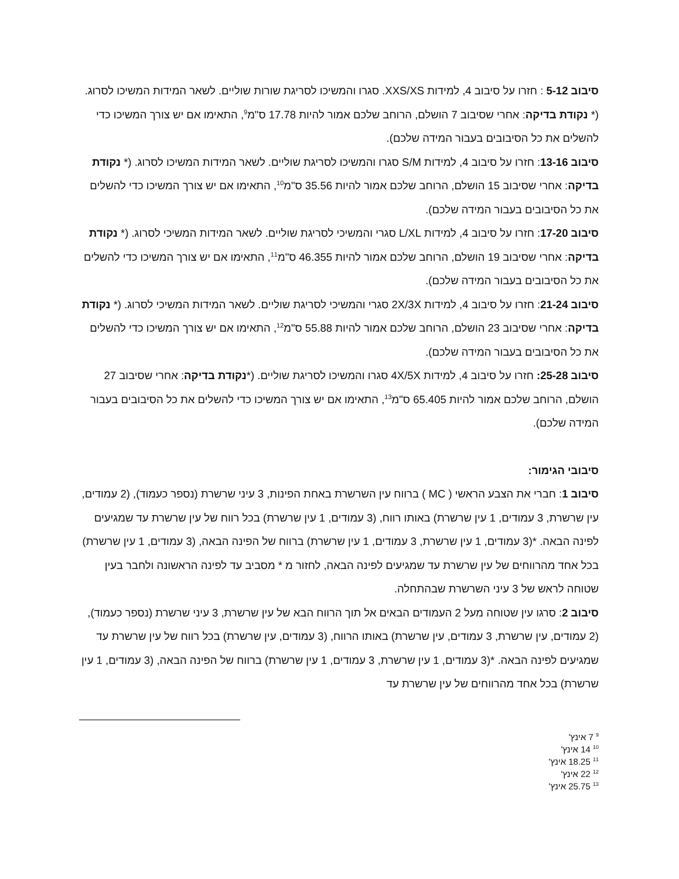סיבוב 5-12 : חזרו על סיבוב 4, למידות XXS/XS. סגרו והמשיכו לסריגת שורות שוליים. לשאר המידות המשיכו לסרוג. (* נקודת בדיקה: אחרי שסיבוב 7 הושלם, הרוחב שלכם אמור להיות 17.78 ס"מ<sup>9</sup>, התאימו אם יש צורך המשיכו כדי להשלים את כל הסיבובים בעבור המידה שלכם).
סיבוב 13-16: חזרו על סיבוב 4, למידות S/M סגרו והמשיכו לסריגת שוליים. לשאר המידות המשיכו לסרוג. (* נקודת בדיקה: אחרי שסיבוב 15 הושלם, הרוחב שלכם אמור להיות 35.56 ס"מ<sup>10</sup>, התאימו אם יש צורך המשיכו כדי להשלים את כל הסיבובים בעבור המידה שלכם).
סיבוב 17-20: חזרו על סיבוב 4, למידות L/XL סגרי והמשיכי לסריגת שוליים. לשאר המידות המשיכי לסרוג. (* נקודת בדיקה: אחרי שסיבוב 19 הושלם, הרוחב שלכם אמור להיות 46.355 ס"מ<sup>11</sup>, התאימו אם יש צורך המשיכו כדי להשלים את כל הסיבובים בעבור המידה שלכם).
סיבוב 21-24: חזרו על סיבוב 4, למידות 2X/3X סגרי והמשיכי לסריגת שוליים. לשאר המידות המשיכי לסרוג. (* נקודת בדיקה: אחרי שסיבוב 23 הושלם, הרוחב שלכם אמור להיות 55.88 ס"מ<sup>12</sup>, התאימו אם יש צורך המשיכו כדי להשלים את כל הסיבובים בעבור המידה שלכם).
סיבוב 25-28: חזרו על סיבוב 4, למידות 4X/5X סגרו והמשיכו לסריגת שוליים. (*נקודת בדיקה: אחרי שסיבוב 27 הושלם, הרוחב שלכם אמור להיות 65.405 ס"מ<sup>13</sup>, התאימו אם יש צורך המשיכו כדי להשלים את כל הסיבובים בעבור המידה שלכם).
סיבובי הגימור:
סיבוב 1: חברי את הצבע הראשי ( MC ) ברווח עין השרשרת באחת הפינות, 3 עיני שרשרת (נספר כעמוד), (2 עמודים, עין שרשרת, 3 עמודים, 1 עין שרשרת) באותו רווח, (3 עמודים, 1 עין שרשרת) בכל רווח של עין שרשרת עד שמגיעים לפינה הבאה. *(3 עמודים, 1 עין שרשרת, 3 עמודים, 1 עין שרשרת) ברווח של הפינה הבאה, (3 עמודים, 1 עין שרשרת) בכל אחד מהרווחים של עין שרשרת עד שמגיעים לפינה הבאה, לחזור מ * מסביב עד לפינה הראשונה ולחבר בעין שטוחה לראש של 3 עיני השרשרת שבהתחלה.
סיבוב 2: סרגו עין שטוחה מעל 2 העמודים הבאים אל תוך הרווח הבא של עין שרשרת, 3 עיני שרשרת (נספר כעמוד), (2 עמודים, עין שרשרת, 3 עמודים, עין שרשרת) באותו הרווח, (3 עמודים, עין שרשרת) בכל רווח של עין שרשרת עד שמגיעים לפינה הבאה. *(3 עמודים, 1 עין שרשרת, 3 עמודים, 1 עין שרשרת) ברווח של הפינה הבאה, (3 עמודים, 1 עין שרשרת) בכל אחד מהרווחים של עין שרשרת עד
<sup>9</sup> 7 אינץ'
<sup>10</sup> 14 אינץ'
<sup>11</sup> 18.25 אינץ'
<sup>12</sup> 22 אינץ'
<sup>13</sup> 25.75 אינץ'